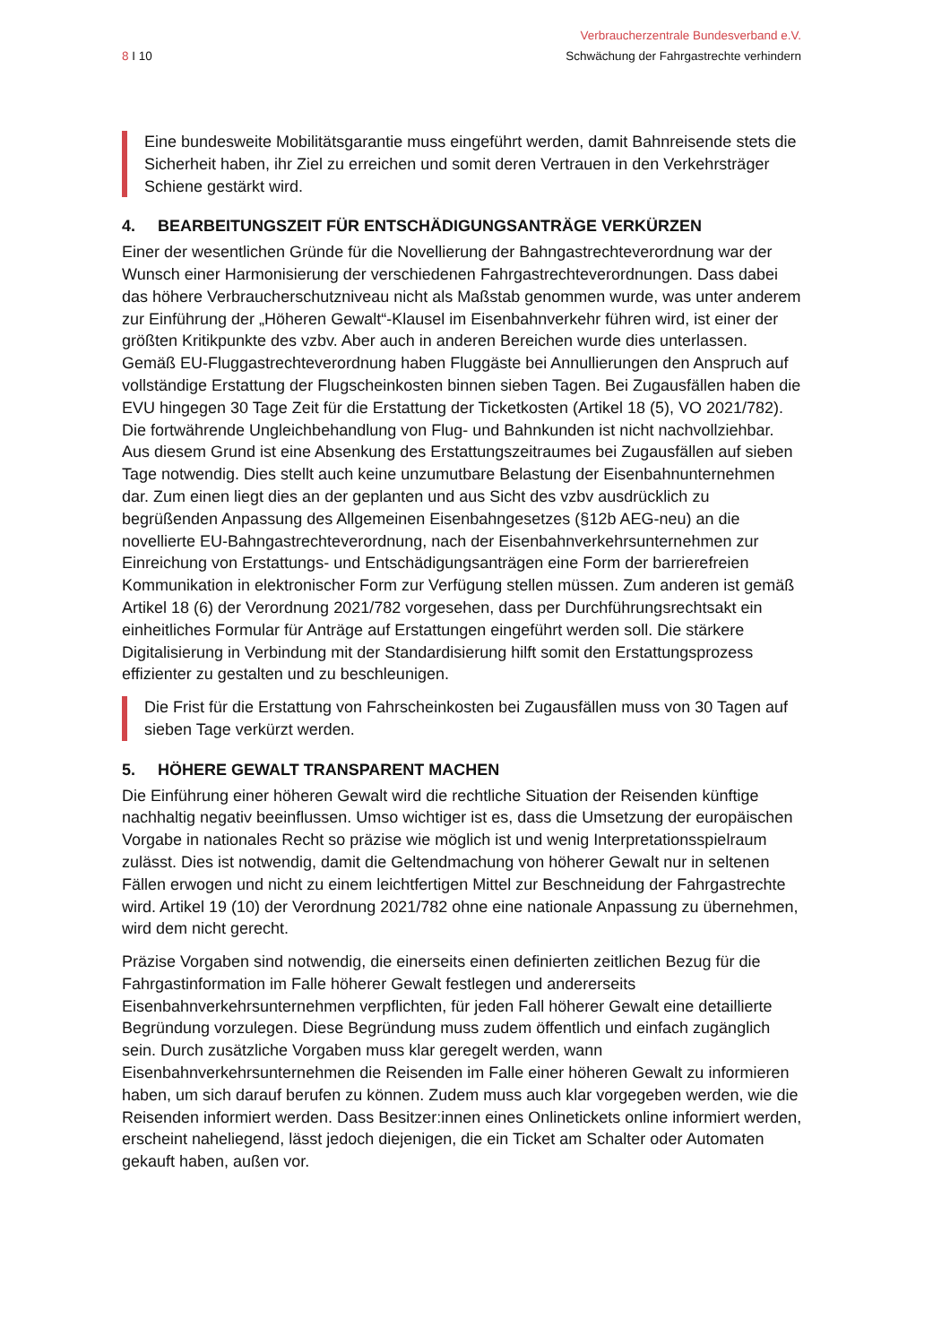Verbraucherzentrale Bundesverband e.V.
8 I 10 Schwächung der Fahrgastrechte verhindern
Eine bundesweite Mobilitätsgarantie muss eingeführt werden, damit Bahnreisende stets die Sicherheit haben, ihr Ziel zu erreichen und somit deren Vertrauen in den Verkehrsträger Schiene gestärkt wird.
4. BEARBEITUNGSZEIT FÜR ENTSCHÄDIGUNGSANTRÄGE VERKÜRZEN
Einer der wesentlichen Gründe für die Novellierung der Bahngastrechteverordnung war der Wunsch einer Harmonisierung der verschiedenen Fahrgastrechteverordnungen. Dass dabei das höhere Verbraucherschutzniveau nicht als Maßstab genommen wurde, was unter anderem zur Einführung der „Höheren Gewalt“-Klausel im Eisenbahnverkehr führen wird, ist einer der größten Kritikpunkte des vzbv. Aber auch in anderen Bereichen wurde dies unterlassen. Gemäß EU-Fluggastrechteverordnung haben Fluggäste bei Annullierungen den Anspruch auf vollständige Erstattung der Flugscheinkosten binnen sieben Tagen. Bei Zugausfällen haben die EVU hingegen 30 Tage Zeit für die Erstattung der Ticketkosten (Artikel 18 (5), VO 2021/782). Die fortwährende Ungleichbehandlung von Flug- und Bahnkunden ist nicht nachvollziehbar. Aus diesem Grund ist eine Absenkung des Erstattungszeitraumes bei Zugausfällen auf sieben Tage notwendig. Dies stellt auch keine unzumutbare Belastung der Eisenbahnunternehmen dar. Zum einen liegt dies an der geplanten und aus Sicht des vzbv ausdrücklich zu begrüßenden Anpassung des Allgemeinen Eisenbahngesetzes (§12b AEG-neu) an die novellierte EU-Bahngastrechteverordnung, nach der Eisenbahnverkehrsunternehmen zur Einreichung von Erstattungs- und Entschädigungsanträgen eine Form der barrierefreien Kommunikation in elektronischer Form zur Verfügung stellen müssen. Zum anderen ist gemäß Artikel 18 (6) der Verordnung 2021/782 vorgesehen, dass per Durchführungsrechtsakt ein einheitliches Formular für Anträge auf Erstattungen eingeführt werden soll. Die stärkere Digitalisierung in Verbindung mit der Standardisierung hilft somit den Erstattungsprozess effizienter zu gestalten und zu beschleunigen.
Die Frist für die Erstattung von Fahrscheinkosten bei Zugausfällen muss von 30 Tagen auf sieben Tage verkürzt werden.
5. HÖHERE GEWALT TRANSPARENT MACHEN
Die Einführung einer höheren Gewalt wird die rechtliche Situation der Reisenden künftige nachhaltig negativ beeinflussen. Umso wichtiger ist es, dass die Umsetzung der europäischen Vorgabe in nationales Recht so präzise wie möglich ist und wenig Interpretationsspielraum zulässt. Dies ist notwendig, damit die Geltendmachung von höherer Gewalt nur in seltenen Fällen erwogen und nicht zu einem leichtfertigen Mittel zur Beschneidung der Fahrgastrechte wird. Artikel 19 (10) der Verordnung 2021/782 ohne eine nationale Anpassung zu übernehmen, wird dem nicht gerecht.
Präzise Vorgaben sind notwendig, die einerseits einen definierten zeitlichen Bezug für die Fahrgastinformation im Falle höherer Gewalt festlegen und andererseits Eisenbahnverkehrsunternehmen verpflichten, für jeden Fall höherer Gewalt eine detaillierte Begründung vorzulegen. Diese Begründung muss zudem öffentlich und einfach zugänglich sein. Durch zusätzliche Vorgaben muss klar geregelt werden, wann Eisenbahnverkehrsunternehmen die Reisenden im Falle einer höheren Gewalt zu informieren haben, um sich darauf berufen zu können. Zudem muss auch klar vorgegeben werden, wie die Reisenden informiert werden. Dass Besitzer:innen eines Onlinetickets online informiert werden, erscheint naheliegend, lässt jedoch diejenigen, die ein Ticket am Schalter oder Automaten gekauft haben, außen vor.